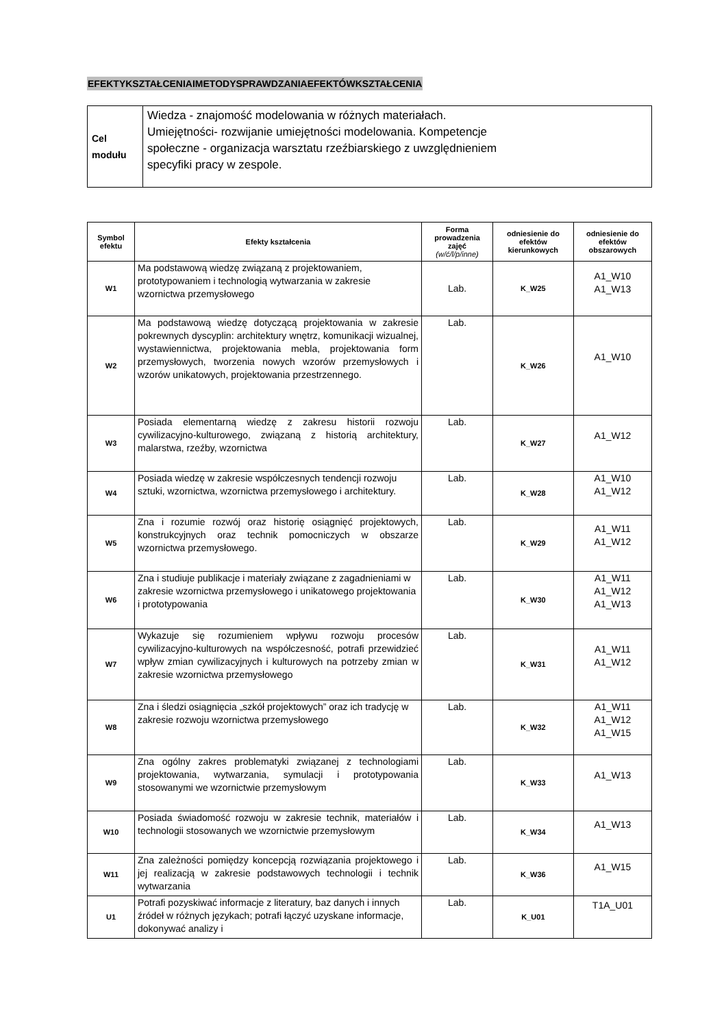EFEKTYKSZTAŁCENIAIMETODYSPRAWDZANIAEFEKTÓWKSZTAŁCENIA
| Cel modułu | Wiedza - znajomość modelowania w różnych materiałach. Umiejętności- rozwijanie umiejętności modelowania. Kompetencje społeczne - organizacja warsztatu rzeźbiarskiego z uwzględnieniem specyfiki pracy w zespole. |
| Symbol efektu | Efekty kształcenia | Forma prowadzenia zajęć (w/ć/l/p/inne) | odniesienie do efektów kierunkowych | odniesienie do efektów obszarowych |
| --- | --- | --- | --- | --- |
| W1 | Ma podstawową wiedzę związaną z projektowaniem, prototypowaniem i technologią wytwarzania w zakresie wzornictwa przemysłowego | Lab. | K_W25 | A1_W10 A1_W13 |
| W2 | Ma podstawową wiedzę dotyczącą projektowania w zakresie pokrewnych dyscyplin: architektury wnętrz, komunikacji wizualnej, wystawiennictwa, projektowania mebla, projektowania form przemysłowych, tworzenia nowych wzorów przemysłowych i wzorów unikatowych, projektowania przestrzennego. | Lab. | K_W26 | A1_W10 |
| W3 | Posiada elementarną wiedzę z zakresu historii rozwoju cywilizacyjno-kulturowego, związaną z historią architektury, malarstwa, rzeźby, wzornictwa | Lab. | K_W27 | A1_W12 |
| W4 | Posiada wiedzę w zakresie współczesnych tendencji rozwoju sztuki, wzornictwa, wzornictwa przemysłowego i architektury. | Lab. | K_W28 | A1_W10 A1_W12 |
| W5 | Zna i rozumie rozwój oraz historię osiągnięć projektowych, konstrukcyjnych oraz technik pomocniczych w obszarze wzornictwa przemysłowego. | Lab. | K_W29 | A1_W11 A1_W12 |
| W6 | Zna i studiuje publikacje i materiały związane z zagadnieniami w zakresie wzornictwa przemysłowego i unikatowego projektowania i prototypowania | Lab. | K_W30 | A1_W11 A1_W12 A1_W13 |
| W7 | Wykazuje się rozumieniem wpływu rozwoju procesów cywilizacyjno-kulturowych na współczesność, potrafi przewidzieć wpływ zmian cywilizacyjnych i kulturowych na potrzeby zmian w zakresie wzornictwa przemysłowego | Lab. | K_W31 | A1_W11 A1_W12 |
| W8 | Zna i śledzi osiągnięcia „szkół projektowych” oraz ich tradycję w zakresie rozwoju wzornictwa przemysłowego | Lab. | K_W32 | A1_W11 A1_W12 A1_W15 |
| W9 | Zna ogólny zakres problematyki związanej z technologiami projektowania, wytwarzania, symulacji i prototypowania stosowanymi we wzornictwie przemysłowym | Lab. | K_W33 | A1_W13 |
| W10 | Posiada świadomość rozwoju w zakresie technik, materiałów i technologii stosowanych we wzornictwie przemysłowym | Lab. | K_W34 | A1_W13 |
| W11 | Zna zależności pomiędzy koncepcją rozwiązania projektowego i jej realizacją w zakresie podstawowych technologii i technik wytwarzania | Lab. | K_W36 | A1_W15 |
| U1 | Potrafi pozyskiwać informacje z literatury, baz danych i innych źródeł w różnych językach; potrafi łączyć uzyskane informacje, dokonywać analizy i | Lab. | K_U01 | T1A_U01 |